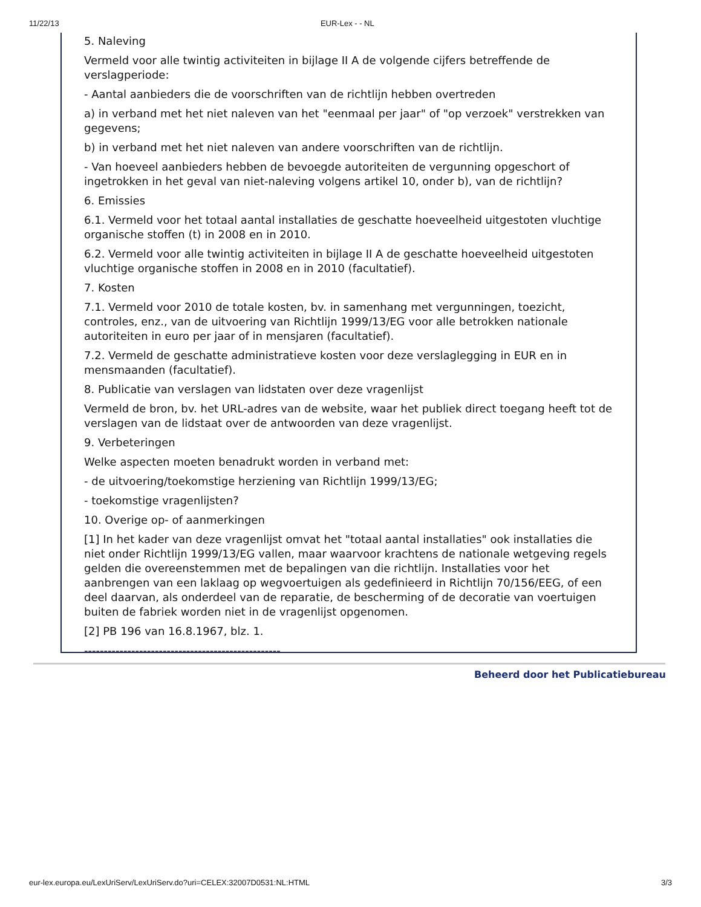11/22/13 EUR-Lex - - NL
5. Naleving
Vermeld voor alle twintig activiteiten in bijlage II A de volgende cijfers betreffende de verslagperiode:
- Aantal aanbieders die de voorschriften van de richtlijn hebben overtreden
a) in verband met het niet naleven van het "eenmaal per jaar" of "op verzoek" verstrekken van gegevens;
b) in verband met het niet naleven van andere voorschriften van de richtlijn.
- Van hoeveel aanbieders hebben de bevoegde autoriteiten de vergunning opgeschort of ingetrokken in het geval van niet-naleving volgens artikel 10, onder b), van de richtlijn?
6. Emissies
6.1. Vermeld voor het totaal aantal installaties de geschatte hoeveelheid uitgestoten vluchtige organische stoffen (t) in 2008 en in 2010.
6.2. Vermeld voor alle twintig activiteiten in bijlage II A de geschatte hoeveelheid uitgestoten vluchtige organische stoffen in 2008 en in 2010 (facultatief).
7. Kosten
7.1. Vermeld voor 2010 de totale kosten, bv. in samenhang met vergunningen, toezicht, controles, enz., van de uitvoering van Richtlijn 1999/13/EG voor alle betrokken nationale autoriteiten in euro per jaar of in mensjaren (facultatief).
7.2. Vermeld de geschatte administratieve kosten voor deze verslaglegging in EUR en in mensmaanden (facultatief).
8. Publicatie van verslagen van lidstaten over deze vragenlijst
Vermeld de bron, bv. het URL-adres van de website, waar het publiek direct toegang heeft tot de verslagen van de lidstaat over de antwoorden van deze vragenlijst.
9. Verbeteringen
Welke aspecten moeten benadrukt worden in verband met:
- de uitvoering/toekomstige herziening van Richtlijn 1999/13/EG;
- toekomstige vragenlijsten?
10. Overige op- of aanmerkingen
[1] In het kader van deze vragenlijst omvat het "totaal aantal installaties" ook installaties die niet onder Richtlijn 1999/13/EG vallen, maar waarvoor krachtens de nationale wetgeving regels gelden die overeenstemmen met de bepalingen van die richtlijn. Installaties voor het aanbrengen van een laklaag op wegvoertuigen als gedefinieerd in Richtlijn 70/156/EEG, of een deel daarvan, als onderdeel van de reparatie, de bescherming of de decoratie van voertuigen buiten de fabriek worden niet in de vragenlijst opgenomen.
[2] PB 196 van 16.8.1967, blz. 1.
--------------------------------------------------
Beheerd door het Publicatiebureau
eur-lex.europa.eu/LexUriServ/LexUriServ.do?uri=CELEX:32007D0531:NL:HTML 3/3